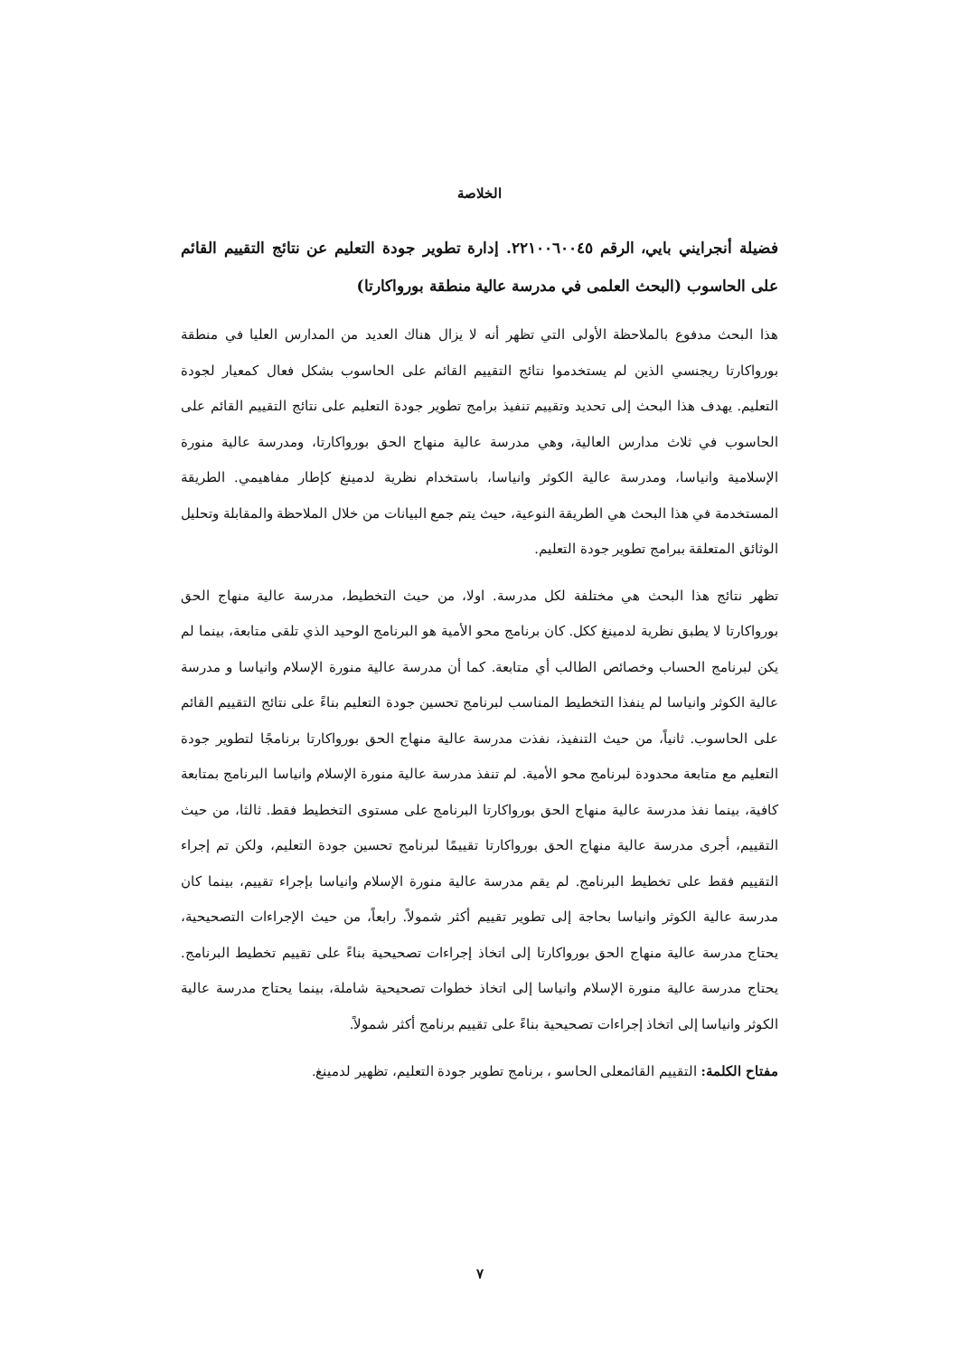الخلاصة
فضيلة أنجرايني بايي، الرقم ٢٢١٠٠٦٠٠٤٥. إدارة تطوير جودة التعليم عن نتائج التقييم القائم على الحاسوب (البحث العلمى في مدرسة عالية منطقة بورواكارتا)
هذا البحث مدفوع بالملاحظة الأولى التي تظهر أنه لا يزال هناك العديد من المدارس العليا في منطقة بورواكارتا ريجنسي الذين لم يستخدموا نتائج التقييم القائم على الحاسوب بشكل فعال كمعيار لجودة التعليم. يهدف هذا البحث إلى تحديد وتقييم تنفيذ برامج تطوير جودة التعليم على نتائج التقييم القائم على الحاسوب في ثلاث مدارس العالية، وهي مدرسة عالية منهاج الحق بورواكارتا، ومدرسة عالية منورة الإسلامية وانياسا، ومدرسة عالية الكوثر وانياسا، باستخدام نظرية لدمينغ كإطار مفاهيمي. الطريقة المستخدمة في هذا البحث هي الطريقة النوعية، حيث يتم جمع البيانات من خلال الملاحظة والمقابلة وتحليل الوثائق المتعلقة ببرامج تطوير جودة التعليم.
تظهر نتائج هذا البحث هي مختلفة لكل مدرسة. اولا، من حيث التخطيط، مدرسة عالية منهاج الحق بورواكارتا لا يطبق نظرية لدمينغ ككل. كان برنامج محو الأمية هو البرنامج الوحيد الذي تلقى متابعة، بينما لم يكن لبرنامج الحساب وخصائص الطالب أي متابعة. كما أن مدرسة عالية منورة الإسلام وانياسا و مدرسة عالية الكوثر وانياسا لم ينفذا التخطيط المناسب لبرنامج تحسين جودة التعليم بناءً على نتائج التقييم القائم على الحاسوب. ثانياً، من حيث التنفيذ، نفذت مدرسة عالية منهاج الحق بورواكارتا برنامجًا لتطوير جودة التعليم مع متابعة محدودة لبرنامج محو الأمية. لم تنفذ مدرسة عالية منورة الإسلام وانياسا البرنامج بمتابعة كافية، بينما نفذ مدرسة عالية منهاج الحق بورواكارتا البرنامج على مستوى التخطيط فقط. ثالثا، من حيث التقييم، أجرى مدرسة عالية منهاج الحق بورواكارتا تقييمًا لبرنامج تحسين جودة التعليم، ولكن تم إجراء التقييم فقط على تخطيط البرنامج. لم يقم مدرسة عالية منورة الإسلام وانياسا بإجراء تقييم، بينما كان مدرسة عالية الكوثر وانياسا بحاجة إلى تطوير تقييم أكثر شمولاً. رابعاً، من حيث الإجراءات التصحيحية، يحتاج مدرسة عالية منهاج الحق بورواكارتا إلى اتخاذ إجراءات تصحيحية بناءً على تقييم تخطيط البرنامج. يحتاج مدرسة عالية منورة الإسلام وانياسا إلى اتخاذ خطوات تصحيحية شاملة، بينما يحتاج مدرسة عالية الكوثر وانياسا إلى اتخاذ إجراءات تصحيحية بناءً على تقييم برنامج أكثر شمولاً.
مفتاح الكلمة: التقييم القائمعلى الحاسو ، برنامج تطوير جودة التعليم، تظهير لدمينغ.
٧